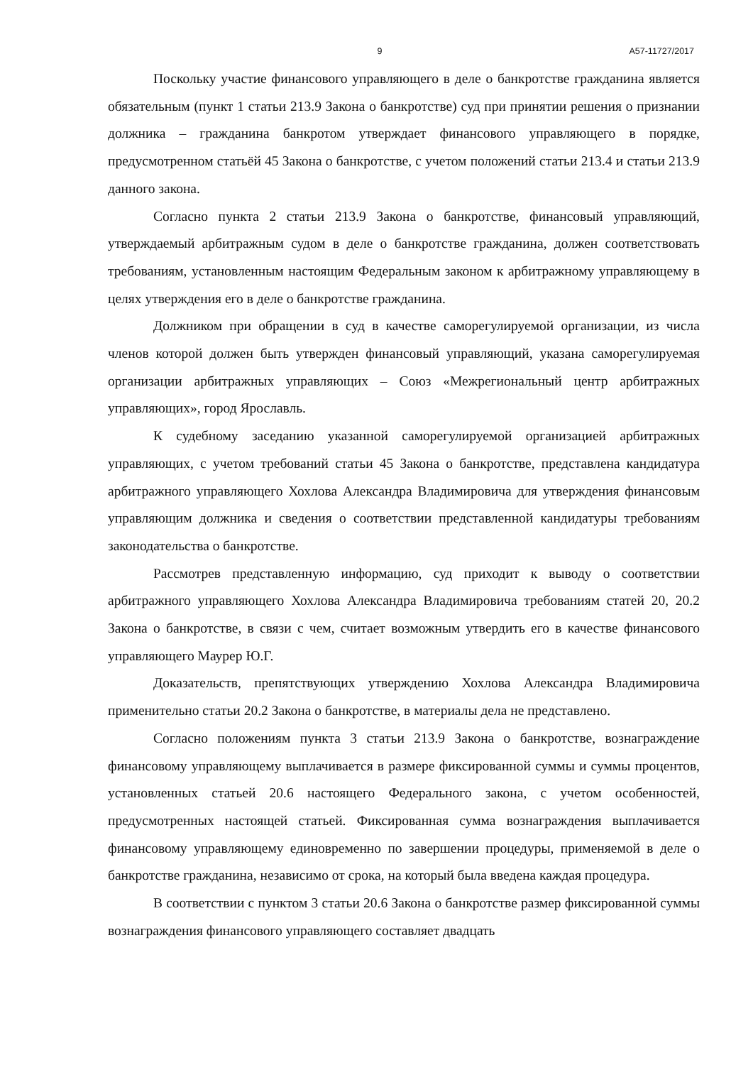9 А57-11727/2017
Поскольку участие финансового управляющего в деле о банкротстве гражданина является обязательным (пункт 1 статьи 213.9 Закона о банкротстве) суд при принятии решения о признании должника – гражданина банкротом утверждает финансового управляющего в порядке, предусмотренном статьёй 45 Закона о банкротстве, с учетом положений статьи 213.4 и статьи 213.9 данного закона.
Согласно пункта 2 статьи 213.9 Закона о банкротстве, финансовый управляющий, утверждаемый арбитражным судом в деле о банкротстве гражданина, должен соответствовать требованиям, установленным настоящим Федеральным законом к арбитражному управляющему в целях утверждения его в деле о банкротстве гражданина.
Должником при обращении в суд в качестве саморегулируемой организации, из числа членов которой должен быть утвержден финансовый управляющий, указана саморегулируемая организации арбитражных управляющих – Союз «Межрегиональный центр арбитражных управляющих», город Ярославль.
К судебному заседанию указанной саморегулируемой организацией арбитражных управляющих, с учетом требований статьи 45 Закона о банкротстве, представлена кандидатура арбитражного управляющего Хохлова Александра Владимировича для утверждения финансовым управляющим должника и сведения о соответствии представленной кандидатуры требованиям законодательства о банкротстве.
Рассмотрев представленную информацию, суд приходит к выводу о соответствии арбитражного управляющего Хохлова Александра Владимировича требованиям статей 20, 20.2 Закона о банкротстве, в связи с чем, считает возможным утвердить его в качестве финансового управляющего Маурер Ю.Г.
Доказательств, препятствующих утверждению Хохлова Александра Владимировича применительно статьи 20.2 Закона о банкротстве, в материалы дела не представлено.
Согласно положениям пункта 3 статьи 213.9 Закона о банкротстве, вознаграждение финансовому управляющему выплачивается в размере фиксированной суммы и суммы процентов, установленных статьей 20.6 настоящего Федерального закона, с учетом особенностей, предусмотренных настоящей статьей. Фиксированная сумма вознаграждения выплачивается финансовому управляющему единовременно по завершении процедуры, применяемой в деле о банкротстве гражданина, независимо от срока, на который была введена каждая процедура.
В соответствии с пунктом 3 статьи 20.6 Закона о банкротстве размер фиксированной суммы вознаграждения финансового управляющего составляет двадцать